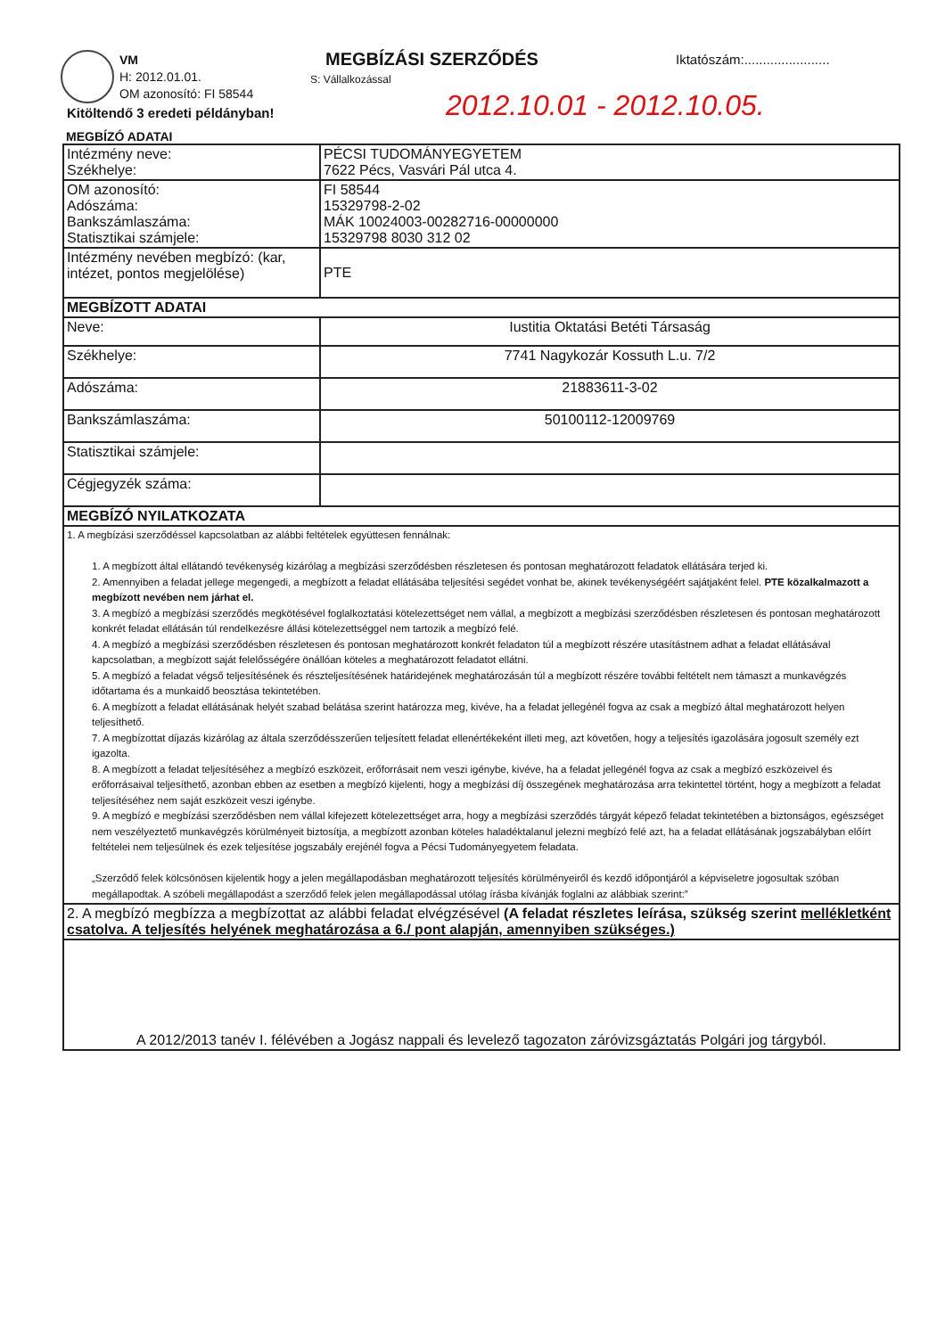VM
H: 2012.01.01.
OM azonosító: FI 58544
MEGBÍZÁSI SZERZŐDÉS
S: Vállalkozással
Iktatószám:.......................
2012.10.01 - 2012.10.05.
Kitöltendő 3 eredeti példányban!
MEGBÍZÓ ADATAI
| Intézmény neve: Székhelye: | PÉCSI TUDOMÁNYEGYETEM 7622 Pécs, Vasvári Pál utca 4. |
| OM azonosító: Adószáma: Bankszámlaszáma: Statisztikai számjele: | FI 58544 15329798-2-02 MÁK 10024003-00282716-00000000 15329798 8030 312 02 |
| Intézmény nevében megbízó: (kar, intézet, pontos megjelölése) | PTE |
| MEGBÍZOTT ADATAI | |
| Neve: | Iustitia Oktatási Betéti Társaság |
| Székhelye: | 7741 Nagykozár Kossuth L.u. 7/2 |
| Adószáma: | 21883611-3-02 |
| Bankszámlaszáma: | 50100112-12009769 |
| Statisztikai számjele: | |
| Cégjegyzék száma: | |
| MEGBÍZÓ NYILATKOZATA | |
| 1. A megbízási szerződéssel kapcsolatban az alábbi feltételek együttesen fennálnak: 1. A megbízott által ellátandó tevékenység kizárólag a megbízási szerződésben részletesen és pontosan meghatározott feladatok ellátására terjed ki. 2. Amennyiben a feladat jellege megengedi, a megbízott a feladat ellátásába teljesítési segédet vonhat be, akinek tevékenységéért sajátjaként felel. PTE közalkalmazott a megbízott nevében nem járhat el. 3. A megbízó a megbízási szerződés megkötésével foglalkoztatási kötelezettséget nem vállal, a megbízott a megbízási szerződésben részletesen és pontosan meghatározott konkrét feladat ellátásán túl rendelkezésre állási kötelezettséggel nem tartozik a megbízó felé. 4. A megbízó a megbízási szerződésben részletesen és pontosan meghatározott konkrét feladaton túl a megbízott részére utasítástnem adhat a feladat ellátásával kapcsolatban, a megbízott saját felelősségére önállóan köteles a meghatározott feladatot ellátni. 5. A megbízó a feladat végső teljesítésének és részteljesítésének határidejének meghatározásán túl a megbízott részére további feltételt nem támaszt a munkavégzés időtartama és a munkaidő beosztása tekintetében. 6. A megbízott a feladat ellátásának helyét szabad belátása szerint határozza meg, kivéve, ha a feladat jellegénél fogva az csak a megbízó által meghatározott helyen teljesíthető. 7. A megbízottat díjazás kizárólag az általa szerződésszerűen teljesített feladat ellenértékeként illeti meg, azt követően, hogy a teljesítés igazolására jogosult személy ezt igazolta. 8. A megbízott a feladat teljesítéséhez a megbízó eszközeit, erőforrásait nem veszi igénybe, kivéve, ha a feladat jellegénél fogva az csak a megbízó eszközeivel és erőforrásaival teljesíthető, azonban ebben az esetben a megbízó kijelenti, hogy a megbízási díj összegének meghatározása arra tekintettel történt, hogy a megbízott a feladat teljesítéséhez nem saját eszközeit veszi igénybe. 9. A megbízó e megbízási szerződésben nem vállal kifejezett kötelezettséget arra, hogy a megbízási szerződés tárgyát képező feladat tekintetében a biztonságos, egészséget nem veszélyeztető munkavégzés körülményeit biztosítja, a megbízott azonban köteles haladéktalanul jelezni megbízó felé azt, ha a feladat ellátásának jogszabályban előírt feltételei nem teljesülnek és ezek teljesítése jogszabály erejénél fogva a Pécsi Tudományegyetem feladata. „Szerződő felek kölcsönösen kijelentik hogy a jelen megállapodásban meghatározott teljesítés körülményeiről és kezdő időpontjáról a képviseletre jogosultak szóban megállapodtak. A szóbeli megállapodást a szerződő felek jelen megállapodással utólag írásba kívánják foglalni az alábbiak szerint:” | |
| 2. A megbízó megbízza a megbízottat az alábbi feladat elvégzésével (A feladat részletes leírása, szükség szerint mellékletként csatolva. A teljesítés helyének meghatározása a 6./ pont alapján, amennyiben szükséges.) | |
| A 2012/2013 tanév I. félévében a Jogász nappali és levelező tagozaton záróvizsgáztatás Polgári jog tárgyból. | |